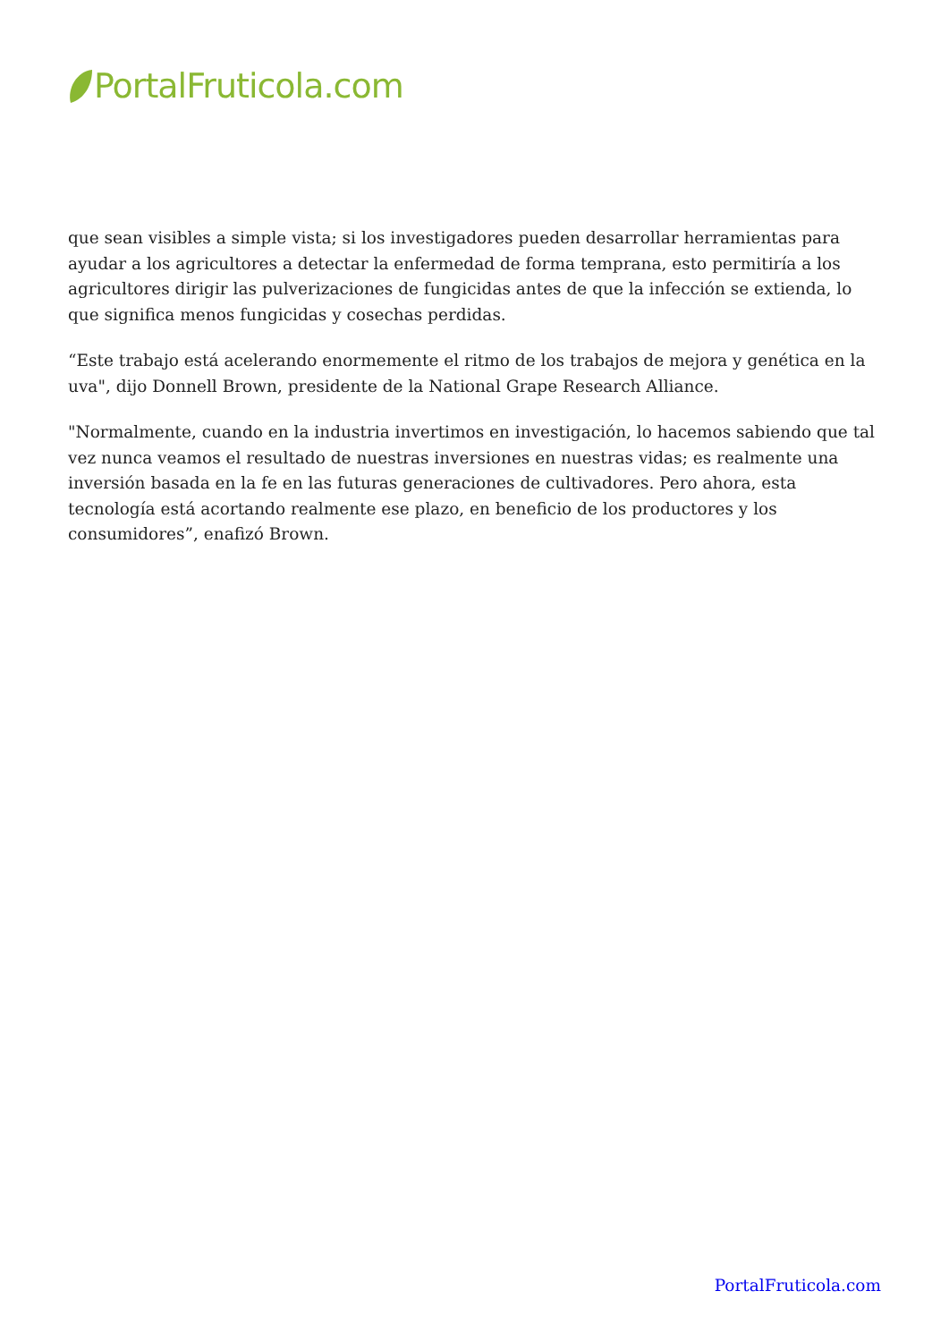PortalFruticola.com
que sean visibles a simple vista; si los investigadores pueden desarrollar herramientas para ayudar a los agricultores a detectar la enfermedad de forma temprana, esto permitiría a los agricultores dirigir las pulverizaciones de fungicidas antes de que la infección se extienda, lo que significa menos fungicidas y cosechas perdidas.
“Este trabajo está acelerando enormemente el ritmo de los trabajos de mejora y genética en la uva", dijo Donnell Brown, presidente de la National Grape Research Alliance.
"Normalmente, cuando en la industria invertimos en investigación, lo hacemos sabiendo que tal vez nunca veamos el resultado de nuestras inversiones en nuestras vidas; es realmente una inversión basada en la fe en las futuras generaciones de cultivadores. Pero ahora, esta tecnología está acortando realmente ese plazo, en beneficio de los productores y los consumidores”, enafizó Brown.
PortalFruticola.com